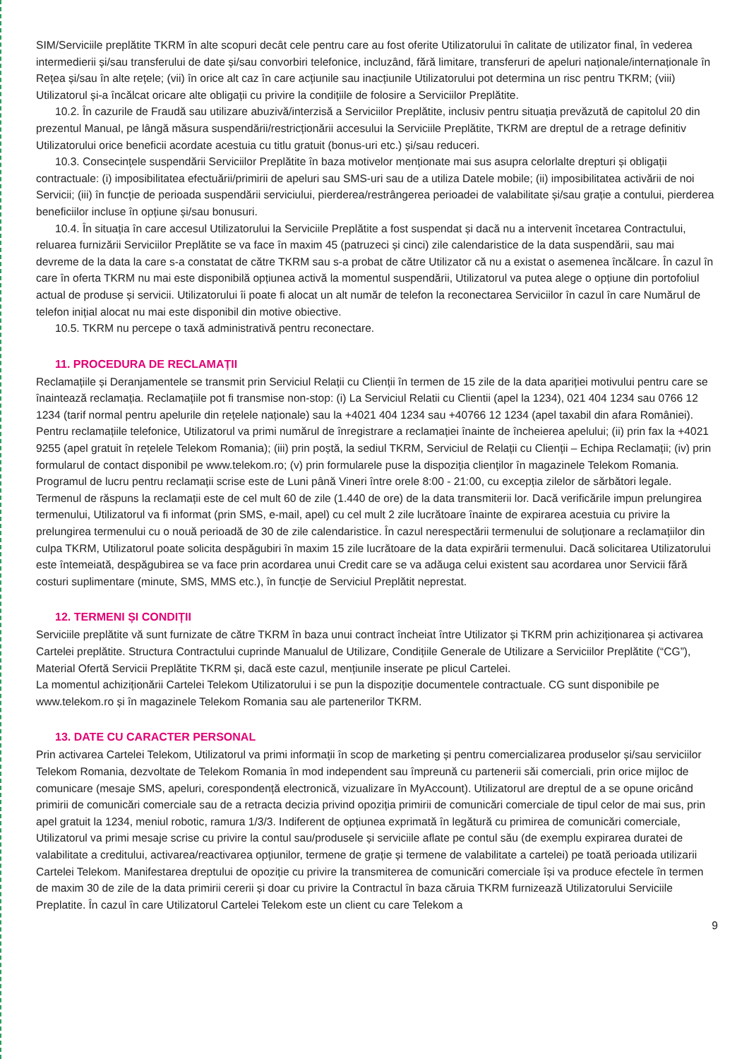SIM/Serviciile preplătite TKRM în alte scopuri decât cele pentru care au fost oferite Utilizatorului în calitate de utilizator final, în vederea intermedierii și/sau transferului de date și/sau convorbiri telefonice, incluzând, fără limitare, transferuri de apeluri naționale/internaționale în Rețea și/sau în alte rețele; (vii) în orice alt caz în care acțiunile sau inacțiunile Utilizatorului pot determina un risc pentru TKRM; (viii) Utilizatorul și-a încălcat oricare alte obligații cu privire la condițiile de folosire a Serviciilor Preplătite.
10.2. În cazurile de Fraudă sau utilizare abuzivă/interzisă a Serviciilor Preplătite, inclusiv pentru situația prevăzută de capitolul 20 din prezentul Manual, pe lângă măsura suspendării/restricționării accesului la Serviciile Preplătite, TKRM are dreptul de a retrage definitiv Utilizatorului orice beneficii acordate acestuia cu titlu gratuit (bonus-uri etc.) și/sau reduceri.
10.3. Consecințele suspendării Serviciilor Preplătite în baza motivelor menționate mai sus asupra celorlalte drepturi și obligații contractuale: (i) imposibilitatea efectuării/primirii de apeluri sau SMS-uri sau de a utiliza Datele mobile; (ii) imposibilitatea activării de noi Servicii; (iii) în funcție de perioada suspendării serviciului, pierderea/restrângerea perioadei de valabilitate și/sau grație a contului, pierderea beneficiilor incluse în opțiune și/sau bonusuri.
10.4. În situația în care accesul Utilizatorului la Serviciile Preplătite a fost suspendat și dacă nu a intervenit încetarea Contractului, reluarea furnizării Serviciilor Preplătite se va face în maxim 45 (patruzeci și cinci) zile calendaristice de la data suspendării, sau mai devreme de la data la care s-a constatat de către TKRM sau s-a probat de către Utilizator că nu a existat o asemenea încălcare. În cazul în care în oferta TKRM nu mai este disponibilă opțiunea activă la momentul suspendării, Utilizatorul va putea alege o opțiune din portofoliul actual de produse și servicii. Utilizatorului îi poate fi alocat un alt număr de telefon la reconectarea Serviciilor în cazul în care Numărul de telefon inițial alocat nu mai este disponibil din motive obiective.
10.5. TKRM nu percepe o taxă administrativă pentru reconectare.
11. PROCEDURA DE RECLAMAȚII
Reclamațiile și Deranjamentele se transmit prin Serviciul Relații cu Clienții în termen de 15 zile de la data apariției motivului pentru care se înaintează reclamația. Reclamațiile pot fi transmise non-stop: (i) La Serviciul Relatii cu Clientii (apel la 1234), 021 404 1234 sau 0766 12 1234 (tarif normal pentru apelurile din rețelele naționale) sau la +4021 404 1234 sau +40766 12 1234 (apel taxabil din afara României). Pentru reclamațiile telefonice, Utilizatorul va primi numărul de înregistrare a reclamației înainte de încheierea apelului; (ii) prin fax la +4021 9255 (apel gratuit în rețelele Telekom Romania); (iii) prin poștă, la sediul TKRM, Serviciul de Relații cu Clienții – Echipa Reclamații; (iv) prin formularul de contact disponibil pe www.telekom.ro; (v) prin formularele puse la dispoziția clienților în magazinele Telekom Romania. Programul de lucru pentru reclamații scrise este de Luni până Vineri între orele 8:00 - 21:00, cu excepția zilelor de sărbători legale.
Termenul de răspuns la reclamații este de cel mult 60 de zile (1.440 de ore) de la data transmiterii lor. Dacă verificările impun prelungirea termenului, Utilizatorul va fi informat (prin SMS, e-mail, apel) cu cel mult 2 zile lucrătoare înainte de expirarea acestuia cu privire la prelungirea termenului cu o nouă perioadă de 30 de zile calendaristice. În cazul nerespectării termenului de soluționare a reclamațiilor din culpa TKRM, Utilizatorul poate solicita despăgubiri în maxim 15 zile lucrătoare de la data expirării termenului. Dacă solicitarea Utilizatorului este întemeiată, despăgubirea se va face prin acordarea unui Credit care se va adăuga celui existent sau acordarea unor Servicii fără costuri suplimentare (minute, SMS, MMS etc.), în funcție de Serviciul Preplătit neprestat.
12. TERMENI ȘI CONDIȚII
Serviciile preplătite vă sunt furnizate de către TKRM în baza unui contract încheiat între Utilizator și TKRM prin achiziționarea și activarea Cartelei preplătite. Structura Contractului cuprinde Manualul de Utilizare, Condițiile Generale de Utilizare a Serviciilor Preplătite (“CG”), Material Ofertă Servicii Preplătite TKRM și, dacă este cazul, mențiunile inserate pe plicul Cartelei.
La momentul achiziționării Cartelei Telekom Utilizatorului i se pun la dispoziție documentele contractuale. CG sunt disponibile pe www.telekom.ro și în magazinele Telekom Romania sau ale partenerilor TKRM.
13. DATE CU CARACTER PERSONAL
Prin activarea Cartelei Telekom, Utilizatorul va primi informații în scop de marketing și pentru comercializarea produselor și/sau serviciilor Telekom Romania, dezvoltate de Telekom Romania în mod independent sau împreună cu partenerii săi comerciali, prin orice mijloc de comunicare (mesaje SMS, apeluri, corespondență electronică, vizualizare în MyAccount). Utilizatorul are dreptul de a se opune oricând primirii de comunicări comerciale sau de a retracta decizia privind opoziția primirii de comunicări comerciale de tipul celor de mai sus, prin apel gratuit la 1234, meniul robotic, ramura 1/3/3. Indiferent de opțiunea exprimată în legătură cu primirea de comunicări comerciale, Utilizatorul va primi mesaje scrise cu privire la contul sau/produsele și serviciile aflate pe contul său (de exemplu expirarea duratei de valabilitate a creditului, activarea/reactivarea opțiunilor, termene de grație și termene de valabilitate a cartelei) pe toată perioada utilizarii Cartelei Telekom. Manifestarea dreptului de opoziție cu privire la transmiterea de comunicări comerciale își va produce efectele în termen de maxim 30 de zile de la data primirii cererii și doar cu privire la Contractul în baza căruia TKRM furnizează Utilizatorului Serviciile Preplatite. În cazul în care Utilizatorul Cartelei Telekom este un client cu care Telekom a
9